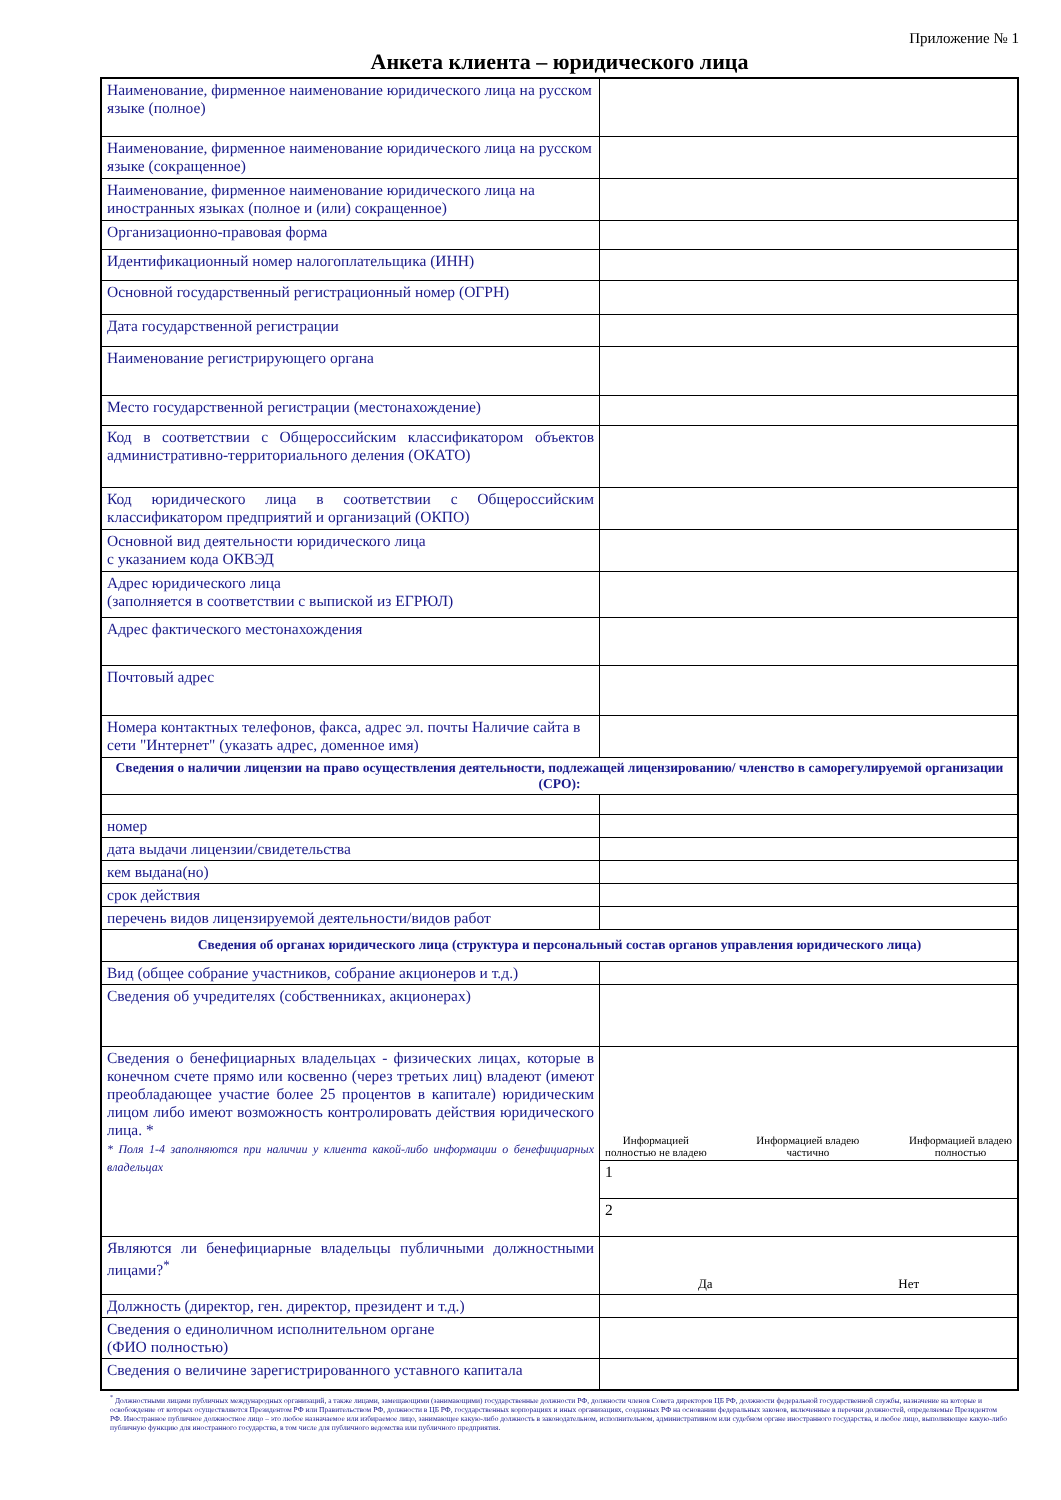Приложение № 1
Анкета клиента – юридического лица
| Наименование, фирменное наименование юридического лица на русском языке (полное) | |
| Наименование, фирменное наименование юридического лица на русском языке (сокращенное) | |
| Наименование, фирменное наименование юридического лица на иностранных языках (полное и (или) сокращенное) | |
| Организационно-правовая форма | |
| Идентификационный номер налогоплательщика (ИНН) | |
| Основной государственный регистрационный номер (ОГРН) | |
| Дата государственной регистрации | |
| Наименование регистрирующего органа | |
| Место государственной регистрации (местонахождение) | |
| Код в соответствии с Общероссийским классификатором объектов административно-территориального деления (ОКАТО) | |
| Код юридического лица в соответствии с Общероссийским классификатором предприятий и организаций (ОКПО) | |
| Основной вид деятельности юридического лица с указанием кода ОКВЭД | |
| Адрес юридического лица (заполняется в соответствии с выпиской из ЕГРЮЛ) | |
| Адрес фактического местонахождения | |
| Почтовый адрес | |
| Номера контактных телефонов, факса, адрес эл. почты Наличие сайта в сети "Интернет" (указать адрес, доменное имя) | |
| Сведения о наличии лицензии на право осуществления деятельности, подлежащей лицензированию/ членство в саморегулируемой организации (СРО): | |
| номер | |
| дата выдачи лицензии/свидетельства | |
| кем выдана(но) | |
| срок действия | |
| перечень видов лицензируемой деятельности/видов работ | |
| Сведения об органах юридического лица (структура и персональный состав органов управления юридического лица) | |
| Вид (общее собрание участников, собрание акционеров и т.д.) | |
| Сведения об учредителях (собственниках, акционерах) | |
| Сведения о бенефициарных владельцах - физических лицах, которые в конечном счете прямо или косвенно (через третьих лиц) владеют (имеют преобладающее участие более 25 процентов в капитале) юридическим лицом либо имеют возможность контролировать действия юридического лица. * * Поля 1-4 заполняются при наличии у клиента какой-либо информации о бенефициарных владельцах | Информацией полностью не владею Информацией владею частично Информацией владею полностью |
| | 1 |
| | 2 |
| Являются ли бенефициарные владельцы публичными должностными лицами?<sup>*</sup> | Да Нет |
| Должность (директор, ген. директор, президент и т.д.) | |
| Сведения о единоличном исполнительном органе (ФИО полностью) | |
| Сведения о величине зарегистрированного уставного капитала | |
<sup>*</sup> Должностными лицами публичных международных организаций, а также лицами, замещающими (занимающими) государственные должности РФ, должности членов Совета директоров ЦБ РФ, должности федеральной государственной службы, назначение на которые и освобождение от которых осуществляются Президентом РФ или Правительством РФ, должности в ЦБ РФ, государственных корпорациях и иных организациях, созданных РФ на основании федеральных законов, включенные в перечни должностей, определяемые Президентом РФ. Иностранное публичное должностное лицо – это любое назначаемое или избираемое лицо, занимающее какую-либо должность в законодательном, исполнительном, административном или судебном органе иностранного государства, и любое лицо, выполняющее какую-либо публичную функцию для иностранного государства, в том числе для публичного ведомства или публичного предприятия.